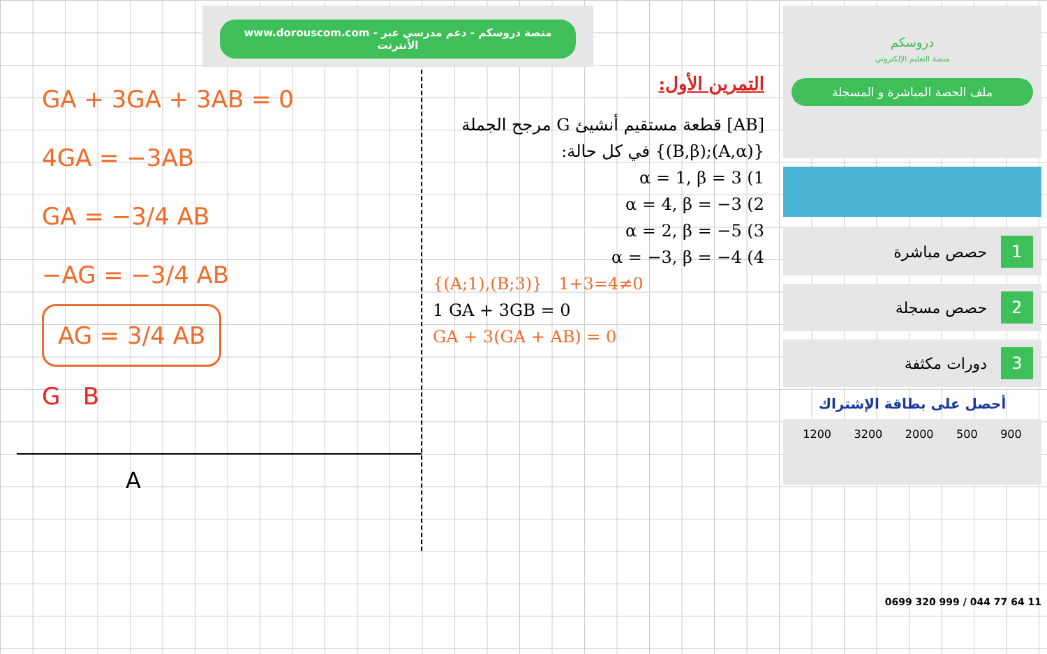www.dorouscom.com - منصة دروسكم - دعم مدرسي عبر الأنترنت
GA + 3GA + 3AB = 0
4GA = −3AB
GA = −3/4 AB
−AG = −3/4 AB
AG = 3/4 AB
G B
A
التمرين الأول:
[AB] قطعة مستقيم أنشيئ G مرجح الجملة
{(A,α);(B,β)} في كل حالة:
1) α = 1, β = 3
2) α = 4, β = −3
3) α = 2, β = −5
4) α = −3, β = −4
{(A;1),(B;3)} 1+3=4≠0
1 GA + 3GB = 0
GA + 3(GA + AB) = 0
دروسكم
منصة التعليم الإلكتروني
ملف الحصة المباشرة و المسجلة
1
حصص مباشرة
2
حصص مسجلة
3
دورات مكثفة
أحصل على بطاقة الإشتراك
1200 3200 2000 500 900
0699 320 999 / 044 77 64 11